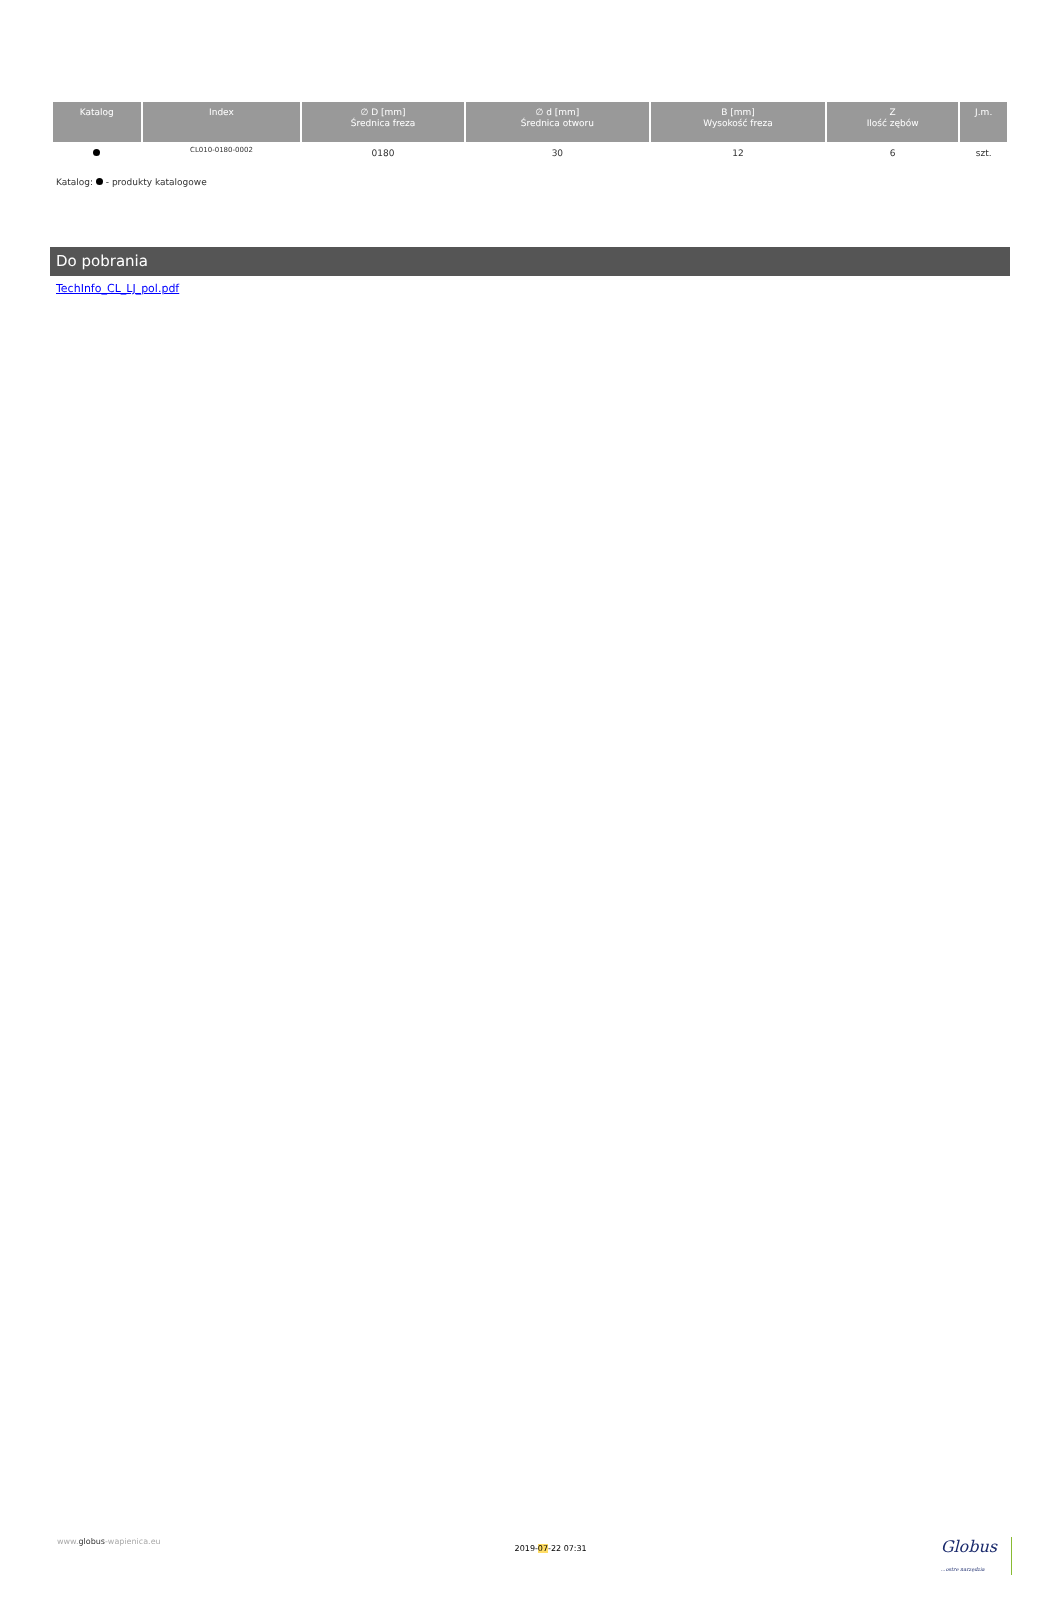| Katalog | Index | ∅ D [mm] Średnica freza | ∅ d [mm] Średnica otworu | B [mm] Wysokość freza | Z Ilość zębów | J.m. |
| --- | --- | --- | --- | --- | --- | --- |
| | CL010-0180-0002 | 0180 | 30 | 12 | 6 | szt. |
Katalog: - produkty katalogowe
Do pobrania
TechInfo_CL_LJ_pol.pdf
www.globus-wapienica.eu 2019-07-22 07:31 Globus
...ostre narzędzia